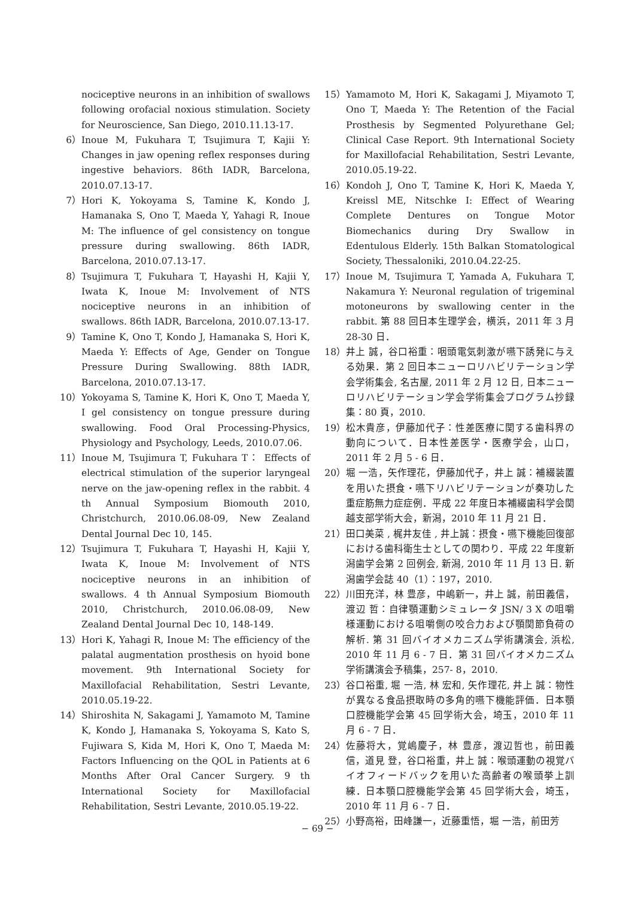nociceptive neurons in an inhibition of swallows following orofacial noxious stimulation. Society for Neuroscience, San Diego, 2010.11.13-17.
6） Inoue M, Fukuhara T, Tsujimura T, Kajii Y: Changes in jaw opening reflex responses during ingestive behaviors. 86th IADR, Barcelona, 2010.07.13-17.
7） Hori K, Yokoyama S, Tamine K, Kondo J, Hamanaka S, Ono T, Maeda Y, Yahagi R, Inoue M: The influence of gel consistency on tongue pressure during swallowing. 86th IADR, Barcelona, 2010.07.13-17.
8） Tsujimura T, Fukuhara T, Hayashi H, Kajii Y, Iwata K, Inoue M: Involvement of NTS nociceptive neurons in an inhibition of swallows. 86th IADR, Barcelona, 2010.07.13-17.
9） Tamine K, Ono T, Kondo J, Hamanaka S, Hori K, Maeda Y: Effects of Age, Gender on Tongue Pressure During Swallowing. 88th IADR, Barcelona, 2010.07.13-17.
10） Yokoyama S, Tamine K, Hori K, Ono T, Maeda Y, I gel consistency on tongue pressure during swallowing. Food Oral Processing-Physics, Physiology and Psychology, Leeds, 2010.07.06.
11） Inoue M, Tsujimura T, Fukuhara T： Effects of electrical stimulation of the superior laryngeal nerve on the jaw-opening reflex in the rabbit. 4 th Annual Symposium Biomouth 2010, Christchurch, 2010.06.08-09, New Zealand Dental Journal Dec 10, 145.
12） Tsujimura T, Fukuhara T, Hayashi H, Kajii Y, Iwata K, Inoue M: Involvement of NTS nociceptive neurons in an inhibition of swallows. 4 th Annual Symposium Biomouth 2010, Christchurch, 2010.06.08-09, New Zealand Dental Journal Dec 10, 148-149.
13） Hori K, Yahagi R, Inoue M: The efficiency of the palatal augmentation prosthesis on hyoid bone movement. 9th International Society for Maxillofacial Rehabilitation, Sestri Levante, 2010.05.19-22.
14） Shiroshita N, Sakagami J, Yamamoto M, Tamine K, Kondo J, Hamanaka S, Yokoyama S, Kato S, Fujiwara S, Kida M, Hori K, Ono T, Maeda M: Factors Influencing on the QOL in Patients at 6 Months After Oral Cancer Surgery. 9 th International Society for Maxillofacial Rehabilitation, Sestri Levante, 2010.05.19-22.
15） Yamamoto M, Hori K, Sakagami J, Miyamoto T, Ono T, Maeda Y: The Retention of the Facial Prosthesis by Segmented Polyurethane Gel; Clinical Case Report. 9th International Society for Maxillofacial Rehabilitation, Sestri Levante, 2010.05.19-22.
16） Kondoh J, Ono T, Tamine K, Hori K, Maeda Y, Kreissl ME, Nitschke I: Effect of Wearing Complete Dentures on Tongue Motor Biomechanics during Dry Swallow in Edentulous Elderly. 15th Balkan Stomatological Society, Thessaloniki, 2010.04.22-25.
17） Inoue M, Tsujimura T, Yamada A, Fukuhara T, Nakamura Y: Neuronal regulation of trigeminal motoneurons by swallowing center in the rabbit. 第 88 回日本生理学会，横浜，2011 年 3 月 28-30 日．
18） 井上 誠，谷口裕重：咽頭電気刺激が嚥下誘発に与える効果．第 2 回日本ニューロリハビリテーション学会学術集会, 名古屋, 2011 年 2 月 12 日, 日本ニューロリハビリテーション学会学術集会プログラム抄録集：80 頁，2010.
19） 松木貴彦，伊藤加代子：性差医療に関する歯科界の動向について．日本性差医学・医療学会，山口，2011 年 2 月 5 - 6 日．
20） 堀 一浩，矢作理花，伊藤加代子，井上 誠：補綴装置を用いた摂食・嚥下リハビリテーションが奏功した重症筋無力症症例．平成 22 年度日本補綴歯科学会関越支部学術大会，新潟，2010 年 11 月 21 日．
21） 田口美菜 , 梶井友佳 , 井上誠：摂食・嚥下機能回復部における歯科衛生士としての関わり．平成 22 年度新潟歯学会第 2 回例会, 新潟, 2010 年 11 月 13 日. 新潟歯学会誌 40（1）：197，2010.
22） 川田充洋，林 豊彦，中嶋新一，井上 誠，前田義信，渡辺 哲：自律顎運動シミュレータ JSN/ 3 X の咀嚼様運動における咀嚼側の咬合力および顎関節負荷の解析. 第 31 回バイオメカニズム学術講演会, 浜松, 2010 年 11 月 6 - 7 日．第 31 回バイオメカニズム学術講演会予稿集，257- 8，2010.
23） 谷口裕重, 堀 一浩, 林 宏和, 矢作理花, 井上 誠：物性が異なる食品摂取時の多角的嚥下機能評価．日本顎口腔機能学会第 45 回学術大会，埼玉，2010 年 11 月 6 - 7 日．
24） 佐藤将大，覚嶋慶子，林 豊彦，渡辺哲也，前田義信，道見 登，谷口裕重，井上 誠：喉頭運動の視覚バイオフィードバックを用いた高齢者の喉頭挙上訓練．日本顎口腔機能学会第 45 回学術大会，埼玉，2010 年 11 月 6 - 7 日．
25） 小野高裕，田峰謙一，近藤重悟，堀 一浩，前田芳
− 69 −